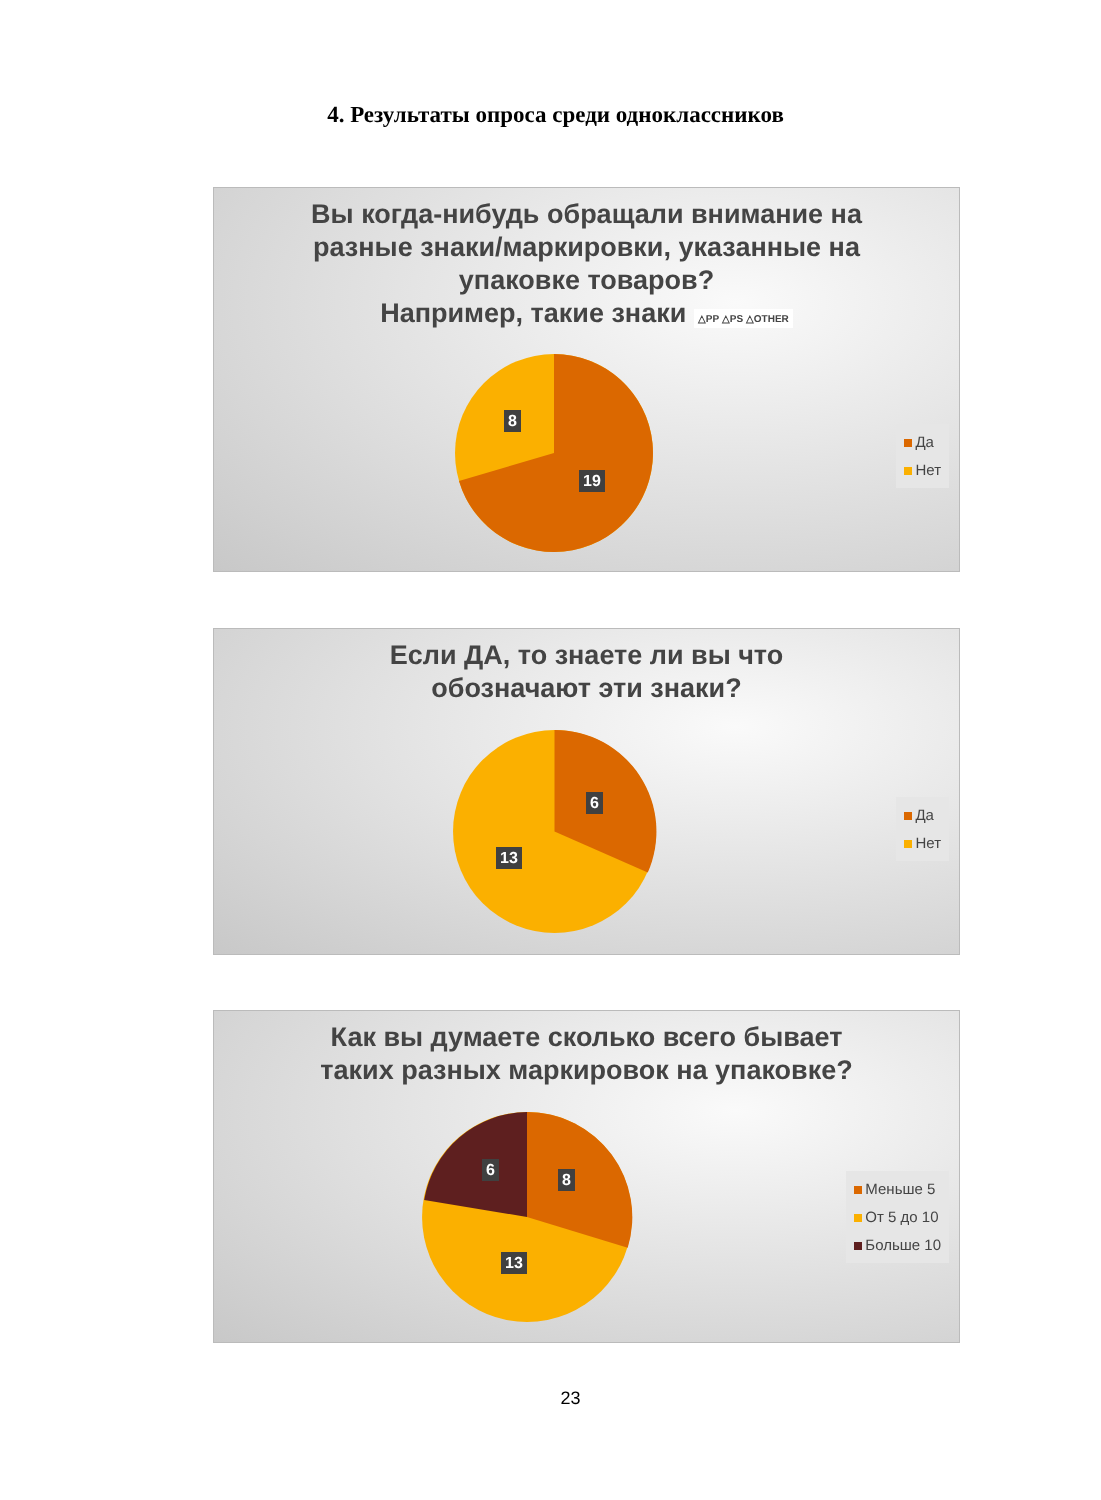4. Результаты опроса среди одноклассников
Вы когда-нибудь обращали внимание на
разные знаки/маркировки, указанные на
упаковке товаров?
Например, такие знаки △PP △PS △OTHER
8
19
Да
Нет
Если ДА, то знаете ли вы что
обозначают эти знаки?
6
13
Да
Нет
Как вы думаете сколько всего бывает
таких разных маркировок на упаковке?
6
8
13
Меньше 5
От 5 до 10
Больше 10
23